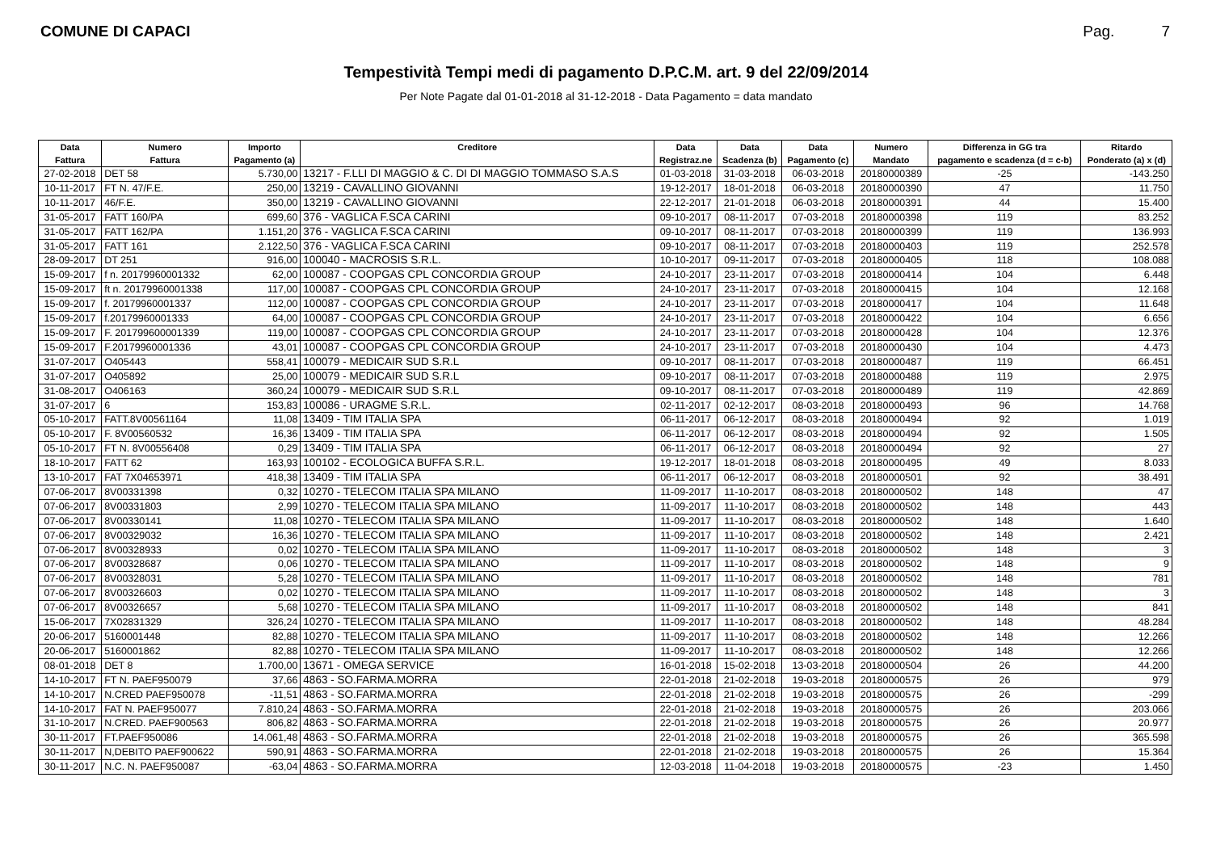COMUNE DI CAPACI Pag. 7
Tempestività Tempi medi di pagamento D.P.C.M. art. 9 del 22/09/2014
Per Note Pagate dal 01-01-2018 al 31-12-2018 - Data Pagamento = data mandato
| Data | Numero | Importo | Creditore | Data | Data | Data | Numero | Differenza in GG tra | Ritardo |
| --- | --- | --- | --- | --- | --- | --- | --- | --- | --- |
| Fattura | Fattura | Pagamento (a) | | Registraz.ne | Scadenza (b) | Pagamento (c) | Mandato | pagamento e scadenza (d = c-b) | Ponderato (a) x (d) |
| 27-02-2018 | DET 58 | 5.730,00 | 13217 - F.LLI DI MAGGIO & C. DI DI MAGGIO TOMMASO S.A.S | 01-03-2018 | 31-03-2018 | 06-03-2018 | 20180000389 | -25 | -143.250 |
| 10-11-2017 | FT N. 47/F.E. | 250,00 | 13219 - CAVALLINO GIOVANNI | 19-12-2017 | 18-01-2018 | 06-03-2018 | 20180000390 | 47 | 11.750 |
| 10-11-2017 | 46/F.E. | 350,00 | 13219 - CAVALLINO GIOVANNI | 22-12-2017 | 21-01-2018 | 06-03-2018 | 20180000391 | 44 | 15.400 |
| 31-05-2017 | FATT 160/PA | 699,60 | 376 - VAGLICA F.SCA CARINI | 09-10-2017 | 08-11-2017 | 07-03-2018 | 20180000398 | 119 | 83.252 |
| 31-05-2017 | FATT 162/PA | 1.151,20 | 376 - VAGLICA F.SCA CARINI | 09-10-2017 | 08-11-2017 | 07-03-2018 | 20180000399 | 119 | 136.993 |
| 31-05-2017 | FATT 161 | 2.122,50 | 376 - VAGLICA F.SCA CARINI | 09-10-2017 | 08-11-2017 | 07-03-2018 | 20180000403 | 119 | 252.578 |
| 28-09-2017 | DT 251 | 916,00 | 100040 - MACROSIS S.R.L. | 10-10-2017 | 09-11-2017 | 07-03-2018 | 20180000405 | 118 | 108.088 |
| 15-09-2017 | f n. 20179960001332 | 62,00 | 100087 - COOPGAS CPL CONCORDIA GROUP | 24-10-2017 | 23-11-2017 | 07-03-2018 | 20180000414 | 104 | 6.448 |
| 15-09-2017 | ft n. 20179960001338 | 117,00 | 100087 - COOPGAS CPL CONCORDIA GROUP | 24-10-2017 | 23-11-2017 | 07-03-2018 | 20180000415 | 104 | 12.168 |
| 15-09-2017 | f. 20179960001337 | 112,00 | 100087 - COOPGAS CPL CONCORDIA GROUP | 24-10-2017 | 23-11-2017 | 07-03-2018 | 20180000417 | 104 | 11.648 |
| 15-09-2017 | f.20179960001333 | 64,00 | 100087 - COOPGAS CPL CONCORDIA GROUP | 24-10-2017 | 23-11-2017 | 07-03-2018 | 20180000422 | 104 | 6.656 |
| 15-09-2017 | F. 201799600001339 | 119,00 | 100087 - COOPGAS CPL CONCORDIA GROUP | 24-10-2017 | 23-11-2017 | 07-03-2018 | 20180000428 | 104 | 12.376 |
| 15-09-2017 | F.20179960001336 | 43,01 | 100087 - COOPGAS CPL CONCORDIA GROUP | 24-10-2017 | 23-11-2017 | 07-03-2018 | 20180000430 | 104 | 4.473 |
| 31-07-2017 | O405443 | 558,41 | 100079 - MEDICAIR SUD S.R.L | 09-10-2017 | 08-11-2017 | 07-03-2018 | 20180000487 | 119 | 66.451 |
| 31-07-2017 | O405892 | 25,00 | 100079 - MEDICAIR SUD S.R.L | 09-10-2017 | 08-11-2017 | 07-03-2018 | 20180000488 | 119 | 2.975 |
| 31-08-2017 | O406163 | 360,24 | 100079 - MEDICAIR SUD S.R.L | 09-10-2017 | 08-11-2017 | 07-03-2018 | 20180000489 | 119 | 42.869 |
| 31-07-2017 | 6 | 153,83 | 100086 - URAGME S.R.L. | 02-11-2017 | 02-12-2017 | 08-03-2018 | 20180000493 | 96 | 14.768 |
| 05-10-2017 | FATT.8V00561164 | 11,08 | 13409 - TIM ITALIA SPA | 06-11-2017 | 06-12-2017 | 08-03-2018 | 20180000494 | 92 | 1.019 |
| 05-10-2017 | F. 8V00560532 | 16,36 | 13409 - TIM ITALIA SPA | 06-11-2017 | 06-12-2017 | 08-03-2018 | 20180000494 | 92 | 1.505 |
| 05-10-2017 | FT N. 8V00556408 | 0,29 | 13409 - TIM ITALIA SPA | 06-11-2017 | 06-12-2017 | 08-03-2018 | 20180000494 | 92 | 27 |
| 18-10-2017 | FATT 62 | 163,93 | 100102 - ECOLOGICA BUFFA S.R.L. | 19-12-2017 | 18-01-2018 | 08-03-2018 | 20180000495 | 49 | 8.033 |
| 13-10-2017 | FAT 7X04653971 | 418,38 | 13409 - TIM ITALIA SPA | 06-11-2017 | 06-12-2017 | 08-03-2018 | 20180000501 | 92 | 38.491 |
| 07-06-2017 | 8V00331398 | 0,32 | 10270 - TELECOM ITALIA SPA MILANO | 11-09-2017 | 11-10-2017 | 08-03-2018 | 20180000502 | 148 | 47 |
| 07-06-2017 | 8V00331803 | 2,99 | 10270 - TELECOM ITALIA SPA MILANO | 11-09-2017 | 11-10-2017 | 08-03-2018 | 20180000502 | 148 | 443 |
| 07-06-2017 | 8V00330141 | 11,08 | 10270 - TELECOM ITALIA SPA MILANO | 11-09-2017 | 11-10-2017 | 08-03-2018 | 20180000502 | 148 | 1.640 |
| 07-06-2017 | 8V00329032 | 16,36 | 10270 - TELECOM ITALIA SPA MILANO | 11-09-2017 | 11-10-2017 | 08-03-2018 | 20180000502 | 148 | 2.421 |
| 07-06-2017 | 8V00328933 | 0,02 | 10270 - TELECOM ITALIA SPA MILANO | 11-09-2017 | 11-10-2017 | 08-03-2018 | 20180000502 | 148 | 3 |
| 07-06-2017 | 8V00328687 | 0,06 | 10270 - TELECOM ITALIA SPA MILANO | 11-09-2017 | 11-10-2017 | 08-03-2018 | 20180000502 | 148 | 9 |
| 07-06-2017 | 8V00328031 | 5,28 | 10270 - TELECOM ITALIA SPA MILANO | 11-09-2017 | 11-10-2017 | 08-03-2018 | 20180000502 | 148 | 781 |
| 07-06-2017 | 8V00326603 | 0,02 | 10270 - TELECOM ITALIA SPA MILANO | 11-09-2017 | 11-10-2017 | 08-03-2018 | 20180000502 | 148 | 3 |
| 07-06-2017 | 8V00326657 | 5,68 | 10270 - TELECOM ITALIA SPA MILANO | 11-09-2017 | 11-10-2017 | 08-03-2018 | 20180000502 | 148 | 841 |
| 15-06-2017 | 7X02831329 | 326,24 | 10270 - TELECOM ITALIA SPA MILANO | 11-09-2017 | 11-10-2017 | 08-03-2018 | 20180000502 | 148 | 48.284 |
| 20-06-2017 | 5160001448 | 82,88 | 10270 - TELECOM ITALIA SPA MILANO | 11-09-2017 | 11-10-2017 | 08-03-2018 | 20180000502 | 148 | 12.266 |
| 20-06-2017 | 5160001862 | 82,88 | 10270 - TELECOM ITALIA SPA MILANO | 11-09-2017 | 11-10-2017 | 08-03-2018 | 20180000502 | 148 | 12.266 |
| 08-01-2018 | DET 8 | 1.700,00 | 13671 - OMEGA SERVICE | 16-01-2018 | 15-02-2018 | 13-03-2018 | 20180000504 | 26 | 44.200 |
| 14-10-2017 | FT N. PAEF950079 | 37,66 | 4863 - SO.FARMA.MORRA | 22-01-2018 | 21-02-2018 | 19-03-2018 | 20180000575 | 26 | 979 |
| 14-10-2017 | N.CRED PAEF950078 | -11,51 | 4863 - SO.FARMA.MORRA | 22-01-2018 | 21-02-2018 | 19-03-2018 | 20180000575 | 26 | -299 |
| 14-10-2017 | FAT N. PAEF950077 | 7.810,24 | 4863 - SO.FARMA.MORRA | 22-01-2018 | 21-02-2018 | 19-03-2018 | 20180000575 | 26 | 203.066 |
| 31-10-2017 | N.CRED. PAEF900563 | 806,82 | 4863 - SO.FARMA.MORRA | 22-01-2018 | 21-02-2018 | 19-03-2018 | 20180000575 | 26 | 20.977 |
| 30-11-2017 | FT.PAEF950086 | 14.061,48 | 4863 - SO.FARMA.MORRA | 22-01-2018 | 21-02-2018 | 19-03-2018 | 20180000575 | 26 | 365.598 |
| 30-11-2017 | N,DEBITO PAEF900622 | 590,91 | 4863 - SO.FARMA.MORRA | 22-01-2018 | 21-02-2018 | 19-03-2018 | 20180000575 | 26 | 15.364 |
| 30-11-2017 | N.C. N. PAEF950087 | -63,04 | 4863 - SO.FARMA.MORRA | 12-03-2018 | 11-04-2018 | 19-03-2018 | 20180000575 | -23 | 1.450 |